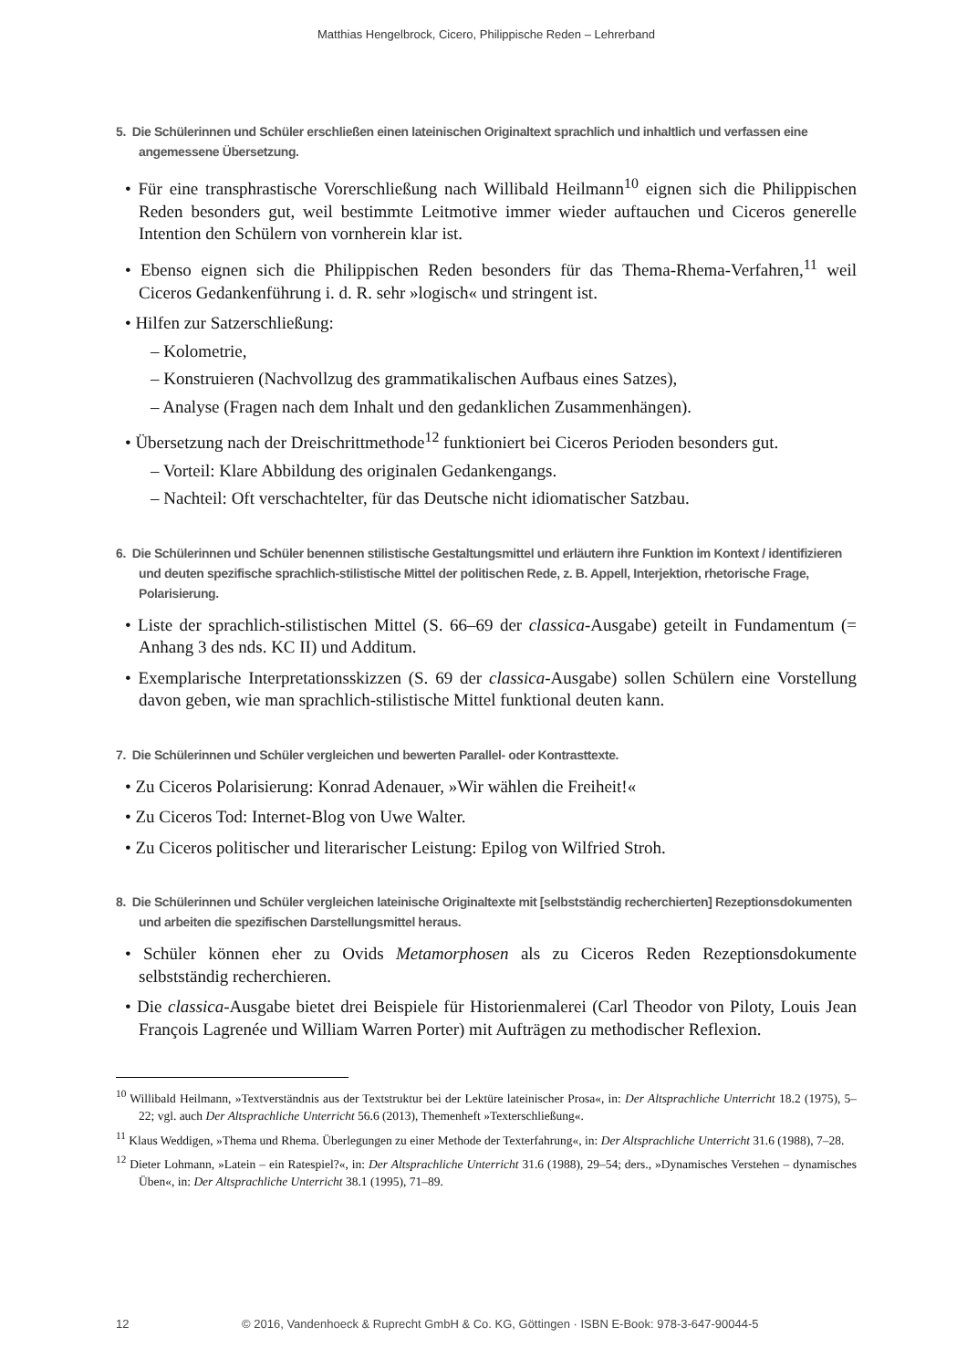Matthias Hengelbrock, Cicero, Philippische Reden – Lehrerband
5. Die Schülerinnen und Schüler erschließen einen lateinischen Originaltext sprachlich und inhaltlich und verfassen eine angemessene Übersetzung.
• Für eine transphrastische Vorerschließung nach Willibald Heilmann<sup>10</sup> eignen sich die Philippischen Reden besonders gut, weil bestimmte Leitmotive immer wieder auftauchen und Ciceros generelle Intention den Schülern von vornherein klar ist.
• Ebenso eignen sich die Philippischen Reden besonders für das Thema-Rhema-Verfahren,<sup>11</sup> weil Ciceros Gedankenführung i. d. R. sehr »logisch« und stringent ist.
• Hilfen zur Satzerschließung:
– Kolometrie,
– Konstruieren (Nachvollzug des grammatikalischen Aufbaus eines Satzes),
– Analyse (Fragen nach dem Inhalt und den gedanklichen Zusammenhängen).
• Übersetzung nach der Dreischrittmethode<sup>12</sup> funktioniert bei Ciceros Perioden besonders gut.
– Vorteil: Klare Abbildung des originalen Gedankengangs.
– Nachteil: Oft verschachtelter, für das Deutsche nicht idiomatischer Satzbau.
6. Die Schülerinnen und Schüler benennen stilistische Gestaltungsmittel und erläutern ihre Funktion im Kontext / identifizieren und deuten spezifische sprachlich-stilistische Mittel der politischen Rede, z. B. Appell, Interjektion, rhetorische Frage, Polarisierung.
• Liste der sprachlich-stilistischen Mittel (S. 66–69 der classica-Ausgabe) geteilt in Fundamentum (= Anhang 3 des nds. KC II) und Additum.
• Exemplarische Interpretationsskizzen (S. 69 der classica-Ausgabe) sollen Schülern eine Vorstellung davon geben, wie man sprachlich-stilistische Mittel funktional deuten kann.
7. Die Schülerinnen und Schüler vergleichen und bewerten Parallel- oder Kontrasttexte.
• Zu Ciceros Polarisierung: Konrad Adenauer, »Wir wählen die Freiheit!«
• Zu Ciceros Tod: Internet-Blog von Uwe Walter.
• Zu Ciceros politischer und literarischer Leistung: Epilog von Wilfried Stroh.
8. Die Schülerinnen und Schüler vergleichen lateinische Originaltexte mit [selbstständig recherchierten] Rezeptionsdokumenten und arbeiten die spezifischen Darstellungsmittel heraus.
• Schüler können eher zu Ovids Metamorphosen als zu Ciceros Reden Rezeptionsdokumente selbstständig recherchieren.
• Die classica-Ausgabe bietet drei Beispiele für Historienmalerei (Carl Theodor von Piloty, Louis Jean François Lagrenée und William Warren Porter) mit Aufträgen zu methodischer Reflexion.
<sup>10</sup> Willibald Heilmann, »Textverständnis aus der Textstruktur bei der Lektüre lateinischer Prosa«, in: Der Altsprachliche Unterricht 18.2 (1975), 5–22; vgl. auch Der Altsprachliche Unterricht 56.6 (2013), Themenheft »Texterschließung«.
<sup>11</sup> Klaus Weddigen, »Thema und Rhema. Überlegungen zu einer Methode der Texterfahrung«, in: Der Altsprachliche Unterricht 31.6 (1988), 7–28.
<sup>12</sup> Dieter Lohmann, »Latein – ein Ratespiel?«, in: Der Altsprachliche Unterricht 31.6 (1988), 29–54; ders., »Dynamisches Verstehen – dynamisches Üben«, in: Der Altsprachliche Unterricht 38.1 (1995), 71–89.
12 © 2016, Vandenhoeck & Ruprecht GmbH & Co. KG, Göttingen · ISBN E-Book: 978-3-647-90044-5